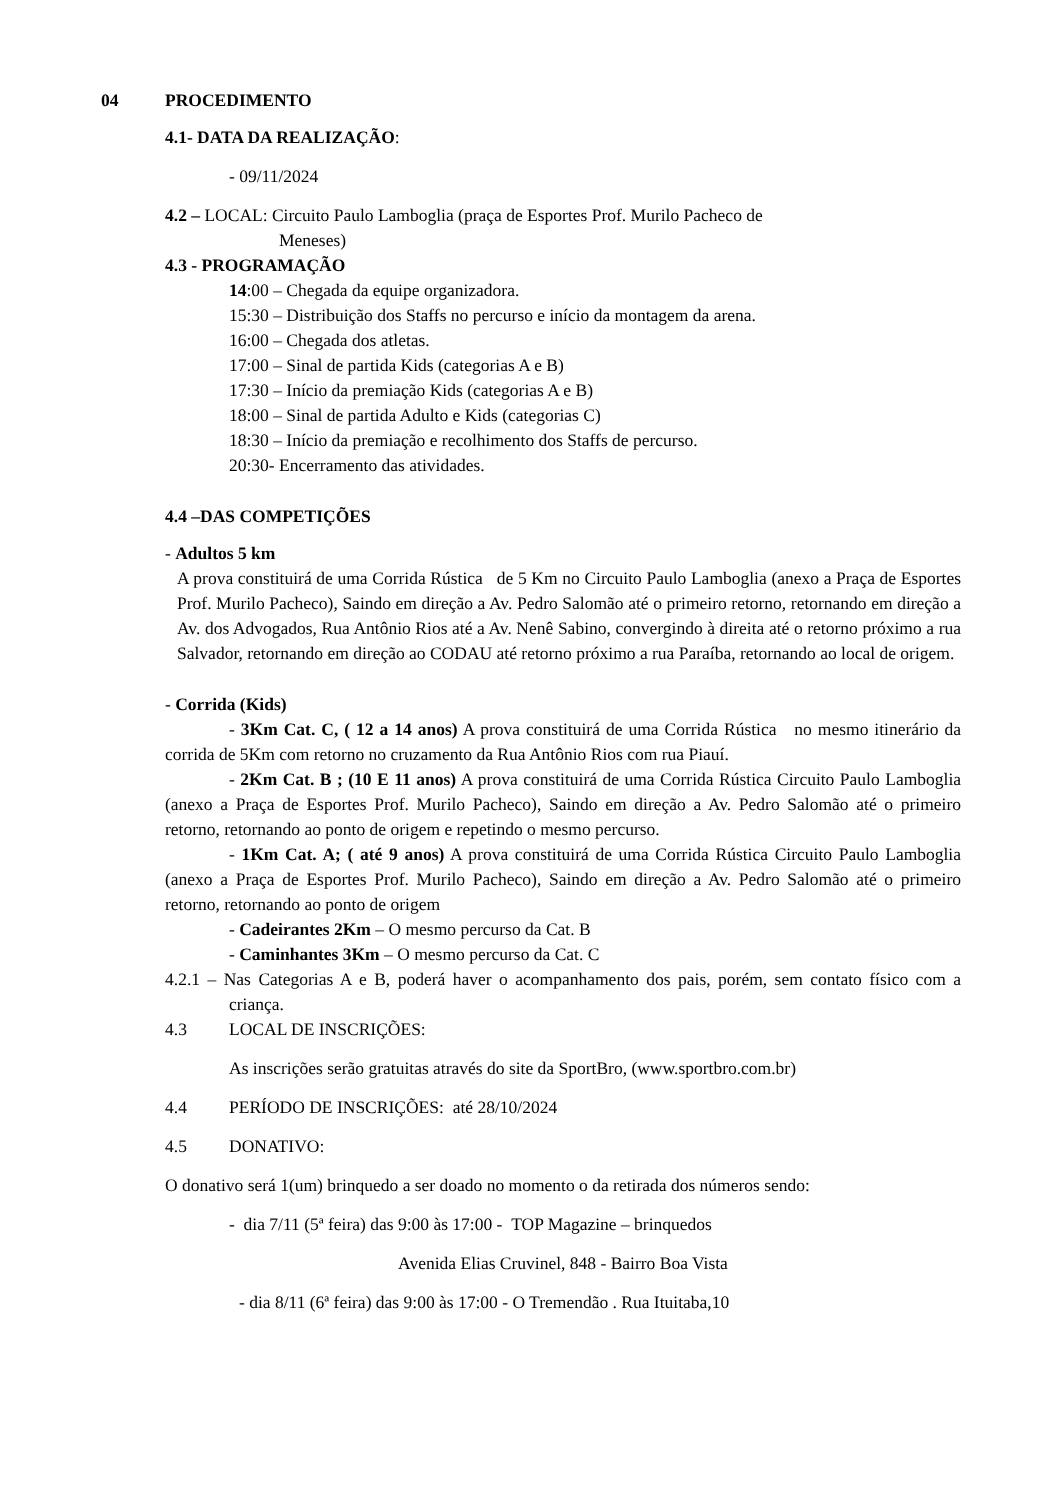04 PROCEDIMENTO
4.1- DATA DA REALIZAÇÃO:
- 09/11/2024
4.2 – LOCAL: Circuito Paulo Lamboglia (praça de Esportes Prof. Murilo Pacheco de
Meneses)
4.3 - PROGRAMAÇÃO
14:00 – Chegada da equipe organizadora.
15:30 – Distribuição dos Staffs no percurso e início da montagem da arena.
16:00 – Chegada dos atletas.
17:00 – Sinal de partida Kids (categorias A e B)
17:30 – Início da premiação Kids (categorias A e B)
18:00 – Sinal de partida Adulto e Kids (categorias C)
18:30 – Início da premiação e recolhimento dos Staffs de percurso.
20:30- Encerramento das atividades.
4.4 –DAS COMPETIÇÕES
- Adultos 5 km
A prova constituirá de uma Corrida Rústica de 5 Km no Circuito Paulo Lamboglia (anexo a Praça de Esportes Prof. Murilo Pacheco), Saindo em direção a Av. Pedro Salomão até o primeiro retorno, retornando em direção a Av. dos Advogados, Rua Antônio Rios até a Av. Nenê Sabino, convergindo à direita até o retorno próximo a rua Salvador, retornando em direção ao CODAU até retorno próximo a rua Paraíba, retornando ao local de origem.
- Corrida (Kids)
- 3Km Cat. C, ( 12 a 14 anos) A prova constituirá de uma Corrida Rústica no mesmo itinerário da corrida de 5Km com retorno no cruzamento da Rua Antônio Rios com rua Piauí.
- 2Km Cat. B ; (10 E 11 anos) A prova constituirá de uma Corrida Rústica Circuito Paulo Lamboglia (anexo a Praça de Esportes Prof. Murilo Pacheco), Saindo em direção a Av. Pedro Salomão até o primeiro retorno, retornando ao ponto de origem e repetindo o mesmo percurso.
- 1Km Cat. A; ( até 9 anos) A prova constituirá de uma Corrida Rústica Circuito Paulo Lamboglia (anexo a Praça de Esportes Prof. Murilo Pacheco), Saindo em direção a Av. Pedro Salomão até o primeiro retorno, retornando ao ponto de origem
- Cadeirantes 2Km – O mesmo percurso da Cat. B
- Caminhantes 3Km – O mesmo percurso da Cat. C
4.2.1 – Nas Categorias A e B, poderá haver o acompanhamento dos pais, porém, sem contato físico com a criança.
4.3 LOCAL DE INSCRIÇÕES:
As inscrições serão gratuitas através do site da SportBro, (www.sportbro.com.br)
4.4 PERÍODO DE INSCRIÇÕES: até 28/10/2024
4.5 DONATIVO:
O donativo será 1(um) brinquedo a ser doado no momento o da retirada dos números sendo:
- dia 7/11 (5ª feira) das 9:00 às 17:00 - TOP Magazine – brinquedos
Avenida Elias Cruvinel, 848 - Bairro Boa Vista
- dia 8/11 (6ª feira) das 9:00 às 17:00 - O Tremendão . Rua Ituitaba,10